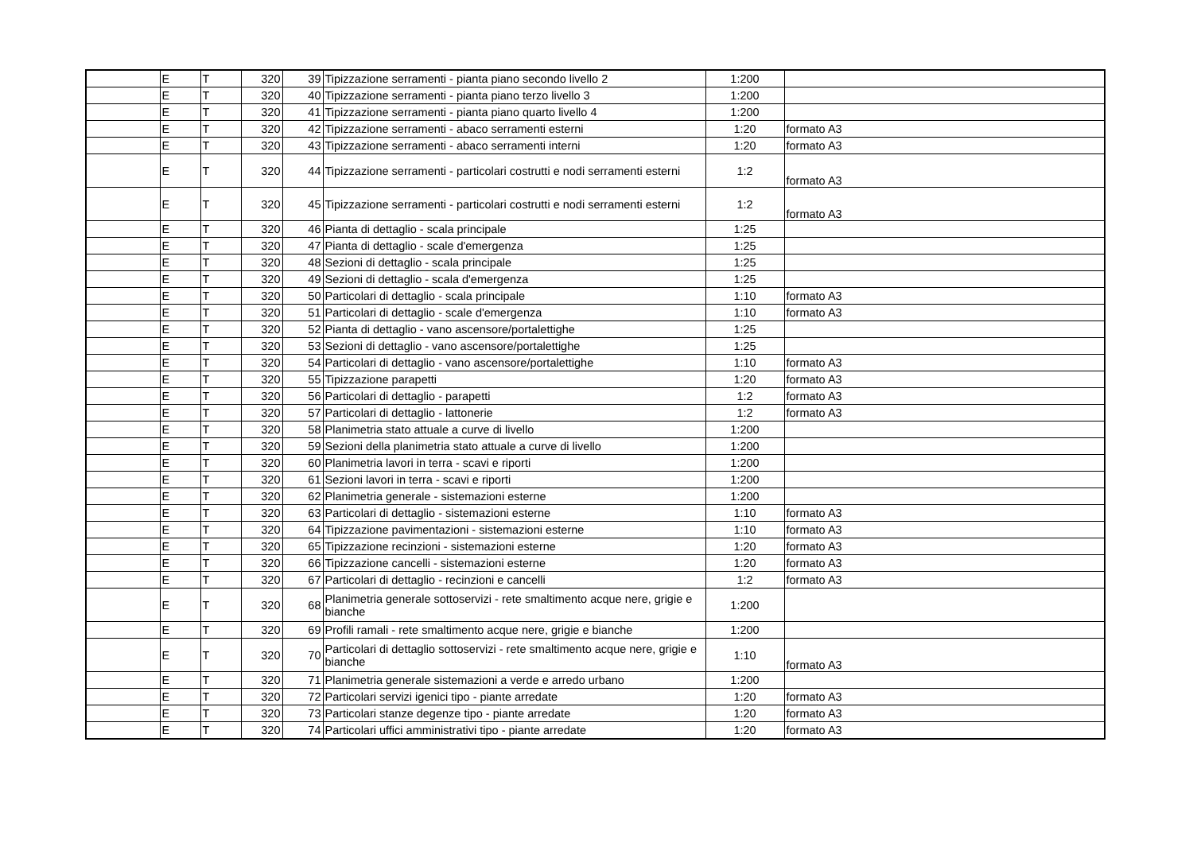| | E | T | 320 | 39 | Tipizzazione serramenti - pianta piano secondo livello 2 | 1:200 | |
| | E | T | 320 | 40 | Tipizzazione serramenti - pianta piano terzo livello 3 | 1:200 | |
| | E | T | 320 | 41 | Tipizzazione serramenti - pianta piano quarto livello 4 | 1:200 | |
| | E | T | 320 | 42 | Tipizzazione serramenti - abaco serramenti esterni | 1:20 | formato A3 |
| | E | T | 320 | 43 | Tipizzazione serramenti - abaco serramenti interni | 1:20 | formato A3 |
| | E | T | 320 | 44 | Tipizzazione serramenti - particolari costrutti e nodi serramenti esterni | 1:2 | formato A3 |
| | E | T | 320 | 45 | Tipizzazione serramenti - particolari costrutti e nodi serramenti esterni | 1:2 | formato A3 |
| | E | T | 320 | 46 | Pianta di dettaglio - scala principale | 1:25 | |
| | E | T | 320 | 47 | Pianta di dettaglio - scale d'emergenza | 1:25 | |
| | E | T | 320 | 48 | Sezioni di dettaglio - scala principale | 1:25 | |
| | E | T | 320 | 49 | Sezioni di dettaglio - scala d'emergenza | 1:25 | |
| | E | T | 320 | 50 | Particolari di dettaglio - scala principale | 1:10 | formato A3 |
| | E | T | 320 | 51 | Particolari di dettaglio - scale d'emergenza | 1:10 | formato A3 |
| | E | T | 320 | 52 | Pianta di dettaglio - vano ascensore/portalettighe | 1:25 | |
| | E | T | 320 | 53 | Sezioni di dettaglio - vano ascensore/portalettighe | 1:25 | |
| | E | T | 320 | 54 | Particolari di dettaglio - vano ascensore/portalettighe | 1:10 | formato A3 |
| | E | T | 320 | 55 | Tipizzazione parapetti | 1:20 | formato A3 |
| | E | T | 320 | 56 | Particolari di dettaglio - parapetti | 1:2 | formato A3 |
| | E | T | 320 | 57 | Particolari di dettaglio - lattonerie | 1:2 | formato A3 |
| | E | T | 320 | 58 | Planimetria stato attuale a curve di livello | 1:200 | |
| | E | T | 320 | 59 | Sezioni della planimetria stato attuale a curve di livello | 1:200 | |
| | E | T | 320 | 60 | Planimetria lavori in terra - scavi e riporti | 1:200 | |
| | E | T | 320 | 61 | Sezioni lavori in terra - scavi e riporti | 1:200 | |
| | E | T | 320 | 62 | Planimetria generale - sistemazioni esterne | 1:200 | |
| | E | T | 320 | 63 | Particolari di dettaglio - sistemazioni esterne | 1:10 | formato A3 |
| | E | T | 320 | 64 | Tipizzazione pavimentazioni - sistemazioni esterne | 1:10 | formato A3 |
| | E | T | 320 | 65 | Tipizzazione recinzioni - sistemazioni esterne | 1:20 | formato A3 |
| | E | T | 320 | 66 | Tipizzazione cancelli - sistemazioni esterne | 1:20 | formato A3 |
| | E | T | 320 | 67 | Particolari di dettaglio - recinzioni e cancelli | 1:2 | formato A3 |
| | E | T | 320 | 68 | Planimetria generale sottoservizi - rete smaltimento acque nere, grigie e bianche | 1:200 | |
| | E | T | 320 | 69 | Profili ramali - rete smaltimento acque nere, grigie e bianche | 1:200 | |
| | E | T | 320 | 70 | Particolari di dettaglio sottoservizi - rete smaltimento acque nere, grigie e bianche | 1:10 | formato A3 |
| | E | T | 320 | 71 | Planimetria generale sistemazioni a verde e arredo urbano | 1:200 | |
| | E | T | 320 | 72 | Particolari servizi igenici tipo - piante arredate | 1:20 | formato A3 |
| | E | T | 320 | 73 | Particolari stanze degenze tipo - piante arredate | 1:20 | formato A3 |
| | E | T | 320 | 74 | Particolari uffici amministrativi tipo - piante arredate | 1:20 | formato A3 |